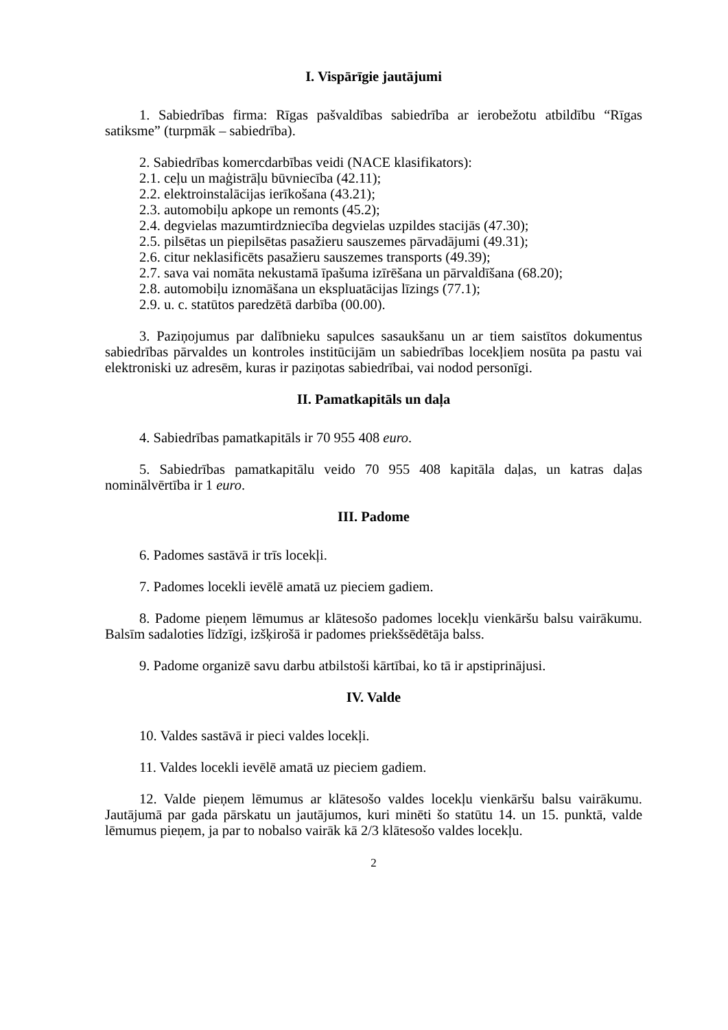I. Vispārīgie jautājumi
1. Sabiedrības firma: Rīgas pašvaldības sabiedrība ar ierobežotu atbildību “Rīgas satiksme” (turpmāk – sabiedrība).
2. Sabiedrības komercdarbības veidi (NACE klasifikators):
2.1. ceļu un maģistrāļu būvniecība (42.11);
2.2. elektroinstalācijas ierīkošana (43.21);
2.3. automobiļu apkope un remonts (45.2);
2.4. degvielas mazumtirdzniecība degvielas uzpildes stacijās (47.30);
2.5. pilsētas un piepilsētas pasažieru sauszemes pārvadājumi (49.31);
2.6. citur neklasificēts pasažieru sauszemes transports (49.39);
2.7. sava vai nomāta nekustamā īpašuma izīrēšana un pārvaldīšana (68.20);
2.8. automobiļu iznomāšana un ekspluatācijas līzings (77.1);
2.9. u. c. statūtos paredzētā darbība (00.00).
3. Paziņojumus par dalībnieku sapulces sasaukšanu un ar tiem saistītos dokumentus sabiedrības pārvaldes un kontroles institūcijām un sabiedrības locekļiem nosūta pa pastu vai elektroniski uz adresēm, kuras ir paziņotas sabiedrībai, vai nodod personīgi.
II. Pamatkapitāls un daļa
4. Sabiedrības pamatkapitāls ir 70 955 408 euro.
5. Sabiedrības pamatkapitālu veido 70 955 408 kapitāla daļas, un katras daļas nominālvērtība ir 1 euro.
III. Padome
6. Padomes sastāvā ir trīs locekļi.
7. Padomes locekli ievēlē amatā uz pieciem gadiem.
8. Padome pieņem lēmumus ar klātesošo padomes locekļu vienkāršu balsu vairākumu. Balsīm sadaloties līdzīgi, izšķirošā ir padomes priekšsēdētāja balss.
9. Padome organizē savu darbu atbilstoši kārtībai, ko tā ir apstiprinājusi.
IV. Valde
10. Valdes sastāvā ir pieci valdes locekļi.
11. Valdes locekli ievēlē amatā uz pieciem gadiem.
12. Valde pieņem lēmumus ar klātesošo valdes locekļu vienkāršu balsu vairākumu. Jautājumā par gada pārskatu un jautājumos, kuri minēti šo statūtu 14. un 15. punktā, valde lēmumus pieņem, ja par to nobalso vairāk kā 2/3 klātesošo valdes locekļu.
2